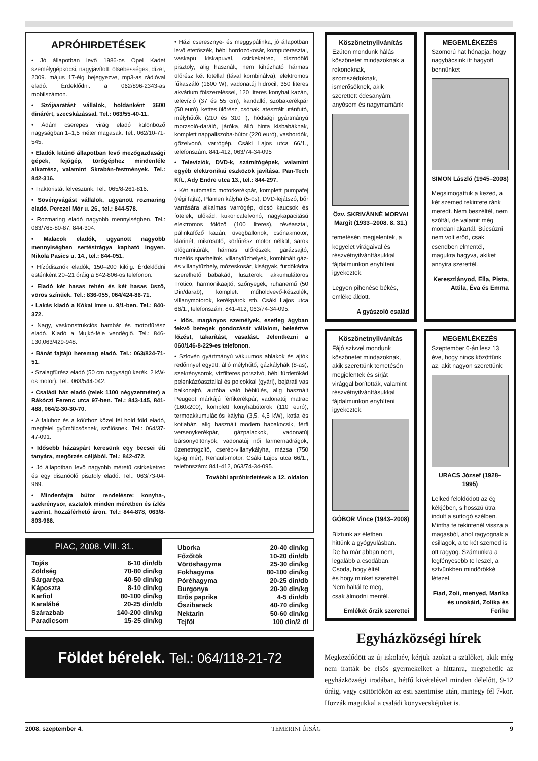APRÓHIRDETÉSEK
• Jó állapotban levő 1986-os Opel Kadet személygépkocsi, nagyjavított, ötsebességes, dízel, 2009. május 17-éig bejegyezve, mp3-as rádióval eladó. Érdeklődni: a 062/896-2343-as mobilszámon.
• Szójaaratást vállalok, holdanként 3600 dinárért, szecskázással. Tel.: 063/55-40-11.
• Ádám cserepes virág eladó különböző nagyságban 1–1,5 méter magasak. Tel.: 062/10-71-545.
• Eladók kitűnő állapotban levő mezőgazdasági gépek, fejőgép, törőgéphez mindenféle alkatrész, valamint Skrabán-festmények. Tel.: 842-316.
• Traktoristát felveszünk. Tel.: 065/8-261-816.
• Sövényvágást vállalok, ugyanott rozmaring eladó. Perczel Mór u. 26., tel.: 844-578.
• Rozmaring eladó nagyobb mennyiségben. Tel.: 063/765-80-87, 844-304.
• Malacok eladók, ugyanott nagyobb mennyiségben sertéstrágya kapható ingyen. Nikola Pasics u. 14., tel.: 844-051.
• Hízódisznók eladók, 150–200 kilóig. Érdeklődni esténként 20–21 óráig a 842-806-os telefonon.
• Eladó két hasas tehén és két hasas üsző, vörös színűek. Tel.: 836-055, 064/424-86-71.
• Lakás kiadó a Kókai Imre u. 9/1-ben. Tel.: 840-372.
• Nagy, vaskonstrukciós hambár és motorfűrész eladó. Kiadó a Mujkó-féle vendéglő. Tel.: 846-130,063/429-948.
• Bánát fajtájú heremag eladó. Tel.: 063/824-71-51.
• Szalagfűrész eladó (50 cm nagyságú kerék, 2 kW-os motor). Tel.: 063/544-042.
• Családi ház eladó (telek 1100 négyzetméter) a Rákóczi Ferenc utca 97-ben. Tel.: 843-145, 841-488, 064/2-30-30-70.
• A faluhoz és a kőúthoz közel fél hold föld eladó, megfelel gyümölcsösnek, szőlősnek. Tel.: 064/37-47-091.
• Idősebb házaspárt keresünk egy becsei úti tanyára, megőrzés céljából. Tel.: 842-472.
• Jó állapotban levő nagyobb méretű csirkeketrec és egy disznóölő pisztoly eladó. Tel.: 063/73-04-969.
• Mindenfajta bútor rendelésre: konyha-, szekrénysor, asztalok minden méretben és ízlés szerint, hozzáférhető áron. Tel.: 844-878, 063/8-803-966.
• Házi cseresznye- és meggypálinka, jó állapotban levő etetőszék, bébi hordozókosár, komputerasztal, vaskapu kiskapuval, csirkeketrec, disznóölő pisztoly, alig használt, nem kihúzható hármas ülőrész két fotellal (fával kombinálva), elektromos fűkaszáló (1600 W), vadonatúj hidrocil, 350 literes akvárium fölszereléssel, 120 literes konyhai kazán, televízió (37 és 55 cm), kandalló, szobakerékpár (50 euró), kettes ülőrész, csónak, atesztált utánfutó, mélyhűtők (210 és 310 l), hódsági gyártmányú morzsoló-daráló, járóka, álló hinta kisbabáknak, komplett nappaliszoba-bútor (220 euró), vashordók, gőzelvonó, varrógép. Csáki Lajos utca 66/1., telefonszám: 841-412, 063/74-34-095
• Televíziók, DVD-k, számítógépek, valamint egyéb elektronikai eszközök javítása. Pan-Tech Kft., Ady Endre utca 13., tel.: 844-297.
• Két automatic motorkerékpár, komplett pumpafej (régi fajta), Plamen kályha (5-ös), DVD-lejátszó, bőr varrására alkalmas varrógép, olcsó kaucsok és fotelek, ülőkád, kukoricafelvonó, nagykapacitású elektromos fölöző (100 literes), tévéasztal, pálinkafőző kazán, üvegballonok, csónakmotor, klarinét, mikrosütő, körfűrész motor nélkül, sarok ülőgarnitúrák, hármas ülőrészek, garázsajtó, tüzelős sparheltok, villanytűzhelyek, kombinált gáz- és villanytűzhely, mózeskosár, kiságyak, fürdőkádra szerelhető babakád, luszterok, akkumulátoros Trotico, harmonikaajtó, szőnyegek, ruhanemű (50 Din/darab), komplett műholdvevő-készülék, villanymotorok, kerékpárok stb. Csáki Lajos utca 66/1., telefonszám: 841-412, 063/74-34-095.
• Idős, magányos személyek, esetleg ágyban fekvő betegek gondozását vállalom, beleértve főzést, takarítást, vasalást. Jelentkezni a 060/146-8-229-es telefonon.
• Szlovén gyártmányú vákuumos ablakok és ajtók redőnnyel együtt, álló mélyhűtő, gázkályhák (8-as), szekrénysorok, vízfilteres porszívó, bébi fürdetőkád pelenkázóasztallal és polcokkal (gyári), bejárati vas balkonajtó, autóba való bébiülés, alig használt Peugeot márkájú férfikerékpár, vadonatúj matrac (160x200), komplett konyhabútorok (110 euró), termoakkumulációs kályha (3,5, 4,5 kW), kotla és kotlaház, alig használt modern babakocsik, férfi versenykerékpár, gázpalackok, vadonatúj bársonyöltönyök, vadonatúj női farmernadrágok, üzenetrögzítő, cserép-villanykályha, mázsa (750 kg-ig mér), Renault-motor. Csáki Lajos utca 66/1., telefonszám: 841-412, 063/74-34-095.
További apróhirdetések a 12. oldalon
PIAC, 2008. VIII. 31.
| Tojás | 6-10 din/db |
| Zöldség | 70-80 din/kg |
| Sárgarépa | 40-50 din/kg |
| Káposzta | 8-10 din/kg |
| Karfiol | 80-100 din/kg |
| Karalábé | 20-25 din/db |
| Szárazbab | 140-200 din/kg |
| Paradicsom | 15-25 din/kg |
| Uborka | 20-40 din/kg |
| Főzőtök | 10-20 din/db |
| Vöröshagyma | 25-30 din/kg |
| Fokhagyma | 80-100 din/kg |
| Póréhagyma | 20-25 din/db |
| Burgonya | 20-30 din/kg |
| Erős paprika | 4-5 din/db |
| Őszibarack | 40-70 din/kg |
| Nektarin | 50-60 din/kg |
| Tejföl | 100 din/2 dl |
Földet bérelek. Tel.: 064/118-21-72
Köszönetnyilvánítás
Ezúton mondunk hálás köszönetet mindazoknak a rokonoknak, szomszédoknak, ismerősöknek, akik szerettett édesanyám, anyósom és nagymamánk
Özv. SKRIVÁNNÉ MORVAI Margit (1933–2008. 8. 31.)
temetésén megjelentek, a kegyelet virágaival és részvétnyilvánításukkal fájdalmunkon enyhíteni igyekeztek.
Legyen pihenése békés, emléke áldott.
A gyászoló család
MEGEMLÉKEZÉS
Szomorú hat hónapja, hogy nagybácsink itt hagyott bennünket
SIMON László (1945–2008)
Megsimogattuk a kezed, a két szemed tekintete ránk meredt. Nem beszéltél, nem szóltál, de valamit még mondani akartál. Búcsúzni nem volt erőd, csak csendben elmentél, magukra hagyva, akiket annyira szerettél.
Keresztlányod, Ella, Pista, Attila, Éva és Emma
Köszönetnyilvánítás
Fájó szívvel mondunk köszönetet mindazoknak, akik szerettünk temetésén megjelentek és sírját virággal borították, valamint részvétnyilvánításukkal fájdalmunkon enyhíteni igyekeztek.
GÓBOR Vince (1943–2008)
Bíztunk az életben,
hittünk a gyógyulásban.
De ha már abban nem,
legalább a csodában.
Csoda, hogy éltél,
és hogy minket szerettél.
Nem haltál te meg,
csak álmodni mentél.
Emlékét őrzik szerettei
MEGEMLÉKEZÉS
Szeptember 6-án lesz 13 éve, hogy nincs közöttünk az, akit nagyon szerettünk
URACS József (1928–1995)
Lelked feloldódott az ég kékjében, s hosszú útra indult a suttogó szélben. Mintha te tekintenél vissza a magasból, ahol ragyognak a csillagok, a te két szemed is ott ragyog. Számunkra a legfényesebb te leszel, a szívünkben mindörökké létezel.
Fiad, Zoli, menyed, Marika és unokáid, Zolika és Ferike
Egyházközségi hírek
Megkezdődött az új iskolaév, kérjük azokat a szülőket, akik még nem íratták be elsős gyermekeiket a hittanra, megtehetik az egyházközségi irodában, hétfő kivételével minden délelőtt, 9-12 óráig, vagy csütörtökön az esti szentmise után, mintegy fél 7-kor. Hozzák magukkal a családi könyvecskéjüket is.
2008. szeptember 4. TEMERINI ÚJSÁG 9